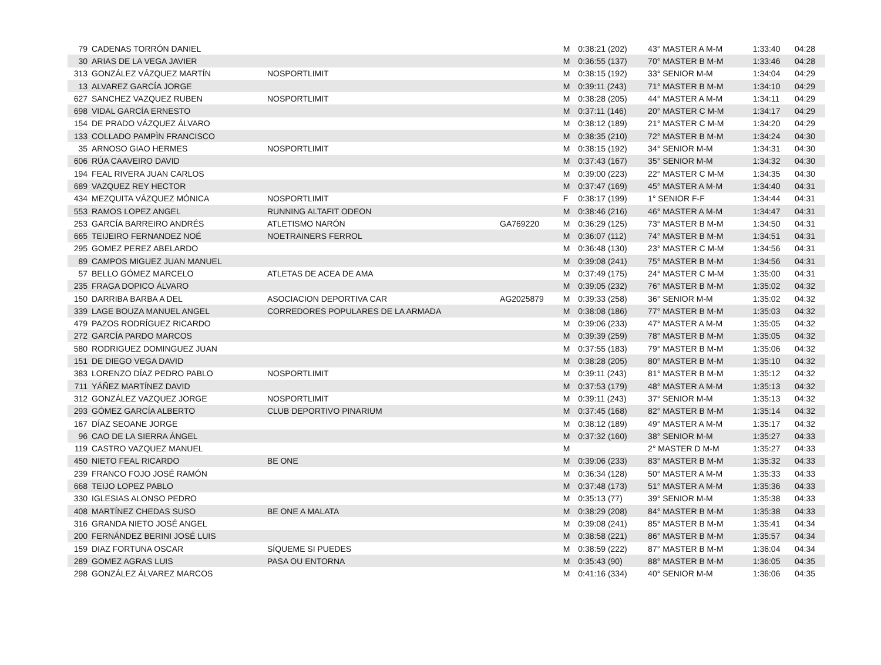| 79 | CADENAS TORRÓN DANIEL | | | M | 0:38:21 (202) | 43° MASTER A M-M | 1:33:40 | 04:28 |
| 30 | ARIAS DE LA VEGA JAVIER | | | M | 0:36:55 (137) | 70° MASTER B M-M | 1:33:46 | 04:28 |
| 313 | GONZÁLEZ VÁZQUEZ MARTÍN | NOSPORTLIMIT | | M | 0:38:15 (192) | 33° SENIOR M-M | 1:34:04 | 04:29 |
| 13 | ALVAREZ GARCÍA JORGE | | | M | 0:39:11 (243) | 71° MASTER B M-M | 1:34:10 | 04:29 |
| 627 | SANCHEZ VAZQUEZ RUBEN | NOSPORTLIMIT | | M | 0:38:28 (205) | 44° MASTER A M-M | 1:34:11 | 04:29 |
| 698 | VIDAL GARCÍA ERNESTO | | | M | 0:37:11 (146) | 20° MASTER C M-M | 1:34:17 | 04:29 |
| 154 | DE PRADO VÁZQUEZ ÁLVARO | | | M | 0:38:12 (189) | 21° MASTER C M-M | 1:34:20 | 04:29 |
| 133 | COLLADO PAMPÌN FRANCISCO | | | M | 0:38:35 (210) | 72° MASTER B M-M | 1:34:24 | 04:30 |
| 35 | ARNOSO GIAO HERMES | NOSPORTLIMIT | | M | 0:38:15 (192) | 34° SENIOR M-M | 1:34:31 | 04:30 |
| 606 | RÚA CAAVEIRO DAVID | | | M | 0:37:43 (167) | 35° SENIOR M-M | 1:34:32 | 04:30 |
| 194 | FEAL RIVERA JUAN CARLOS | | | M | 0:39:00 (223) | 22° MASTER C M-M | 1:34:35 | 04:30 |
| 689 | VAZQUEZ REY HECTOR | | | M | 0:37:47 (169) | 45° MASTER A M-M | 1:34:40 | 04:31 |
| 434 | MEZQUITA VÁZQUEZ MÓNICA | NOSPORTLIMIT | | F | 0:38:17 (199) | 1° SENIOR F-F | 1:34:44 | 04:31 |
| 553 | RAMOS LOPEZ ANGEL | RUNNING ALTAFIT ODEON | | M | 0:38:46 (216) | 46° MASTER A M-M | 1:34:47 | 04:31 |
| 253 | GARCÍA BARREIRO ANDRÉS | ATLETISMO NARÓN | GA769220 | M | 0:36:29 (125) | 73° MASTER B M-M | 1:34:50 | 04:31 |
| 665 | TEIJEIRO FERNANDEZ NOÉ | NOETRAINERS FERROL | | M | 0:36:07 (112) | 74° MASTER B M-M | 1:34:51 | 04:31 |
| 295 | GOMEZ PEREZ ABELARDO | | | M | 0:36:48 (130) | 23° MASTER C M-M | 1:34:56 | 04:31 |
| 89 | CAMPOS MIGUEZ JUAN MANUEL | | | M | 0:39:08 (241) | 75° MASTER B M-M | 1:34:56 | 04:31 |
| 57 | BELLO GÓMEZ MARCELO | ATLETAS DE ACEA DE AMA | | M | 0:37:49 (175) | 24° MASTER C M-M | 1:35:00 | 04:31 |
| 235 | FRAGA DOPICO ÁLVARO | | | M | 0:39:05 (232) | 76° MASTER B M-M | 1:35:02 | 04:32 |
| 150 | DARRIBA BARBA A DEL | ASOCIACION DEPORTIVA CAR | AG2025879 | M | 0:39:33 (258) | 36° SENIOR M-M | 1:35:02 | 04:32 |
| 339 | LAGE BOUZA MANUEL ANGEL | CORREDORES POPULARES DE LA ARMADA | | M | 0:38:08 (186) | 77° MASTER B M-M | 1:35:03 | 04:32 |
| 479 | PAZOS RODRÍGUEZ RICARDO | | | M | 0:39:06 (233) | 47° MASTER A M-M | 1:35:05 | 04:32 |
| 272 | GARCÍA PARDO MARCOS | | | M | 0:39:39 (259) | 78° MASTER B M-M | 1:35:05 | 04:32 |
| 580 | RODRIGUEZ DOMINGUEZ JUAN | | | M | 0:37:55 (183) | 79° MASTER B M-M | 1:35:06 | 04:32 |
| 151 | DE DIEGO VEGA DAVID | | | M | 0:38:28 (205) | 80° MASTER B M-M | 1:35:10 | 04:32 |
| 383 | LORENZO DÍAZ PEDRO PABLO | NOSPORTLIMIT | | M | 0:39:11 (243) | 81° MASTER B M-M | 1:35:12 | 04:32 |
| 711 | YÁÑEZ MARTÍNEZ DAVID | | | M | 0:37:53 (179) | 48° MASTER A M-M | 1:35:13 | 04:32 |
| 312 | GONZÁLEZ VAZQUEZ JORGE | NOSPORTLIMIT | | M | 0:39:11 (243) | 37° SENIOR M-M | 1:35:13 | 04:32 |
| 293 | GÓMEZ GARCÍA ALBERTO | CLUB DEPORTIVO PINARIUM | | M | 0:37:45 (168) | 82° MASTER B M-M | 1:35:14 | 04:32 |
| 167 | DÍAZ SEOANE JORGE | | | M | 0:38:12 (189) | 49° MASTER A M-M | 1:35:17 | 04:32 |
| 96 | CAO DE LA SIERRA ÁNGEL | | | M | 0:37:32 (160) | 38° SENIOR M-M | 1:35:27 | 04:33 |
| 119 | CASTRO VAZQUEZ MANUEL | | | M | | 2° MASTER D M-M | 1:35:27 | 04:33 |
| 450 | NIETO FEAL RICARDO | BE ONE | | M | 0:39:06 (233) | 83° MASTER B M-M | 1:35:32 | 04:33 |
| 239 | FRANCO FOJO JOSÉ RAMÓN | | | M | 0:36:34 (128) | 50° MASTER A M-M | 1:35:33 | 04:33 |
| 668 | TEIJO LOPEZ PABLO | | | M | 0:37:48 (173) | 51° MASTER A M-M | 1:35:36 | 04:33 |
| 330 | IGLESIAS ALONSO PEDRO | | | M | 0:35:13 (77) | 39° SENIOR M-M | 1:35:38 | 04:33 |
| 408 | MARTÍNEZ CHEDAS SUSO | BE ONE A MALATA | | M | 0:38:29 (208) | 84° MASTER B M-M | 1:35:38 | 04:33 |
| 316 | GRANDA NIETO JOSÉ ANGEL | | | M | 0:39:08 (241) | 85° MASTER B M-M | 1:35:41 | 04:34 |
| 200 | FERNÁNDEZ BERINI JOSÉ LUIS | | | M | 0:38:58 (221) | 86° MASTER B M-M | 1:35:57 | 04:34 |
| 159 | DIAZ FORTUNA OSCAR | SÍQUEME SI PUEDES | | M | 0:38:59 (222) | 87° MASTER B M-M | 1:36:04 | 04:34 |
| 289 | GOMEZ AGRAS LUIS | PASA OU ENTORNA | | M | 0:35:43 (90) | 88° MASTER B M-M | 1:36:05 | 04:35 |
| 298 | GONZÁLEZ ÁLVAREZ MARCOS | | | M | 0:41:16 (334) | 40° SENIOR M-M | 1:36:06 | 04:35 |